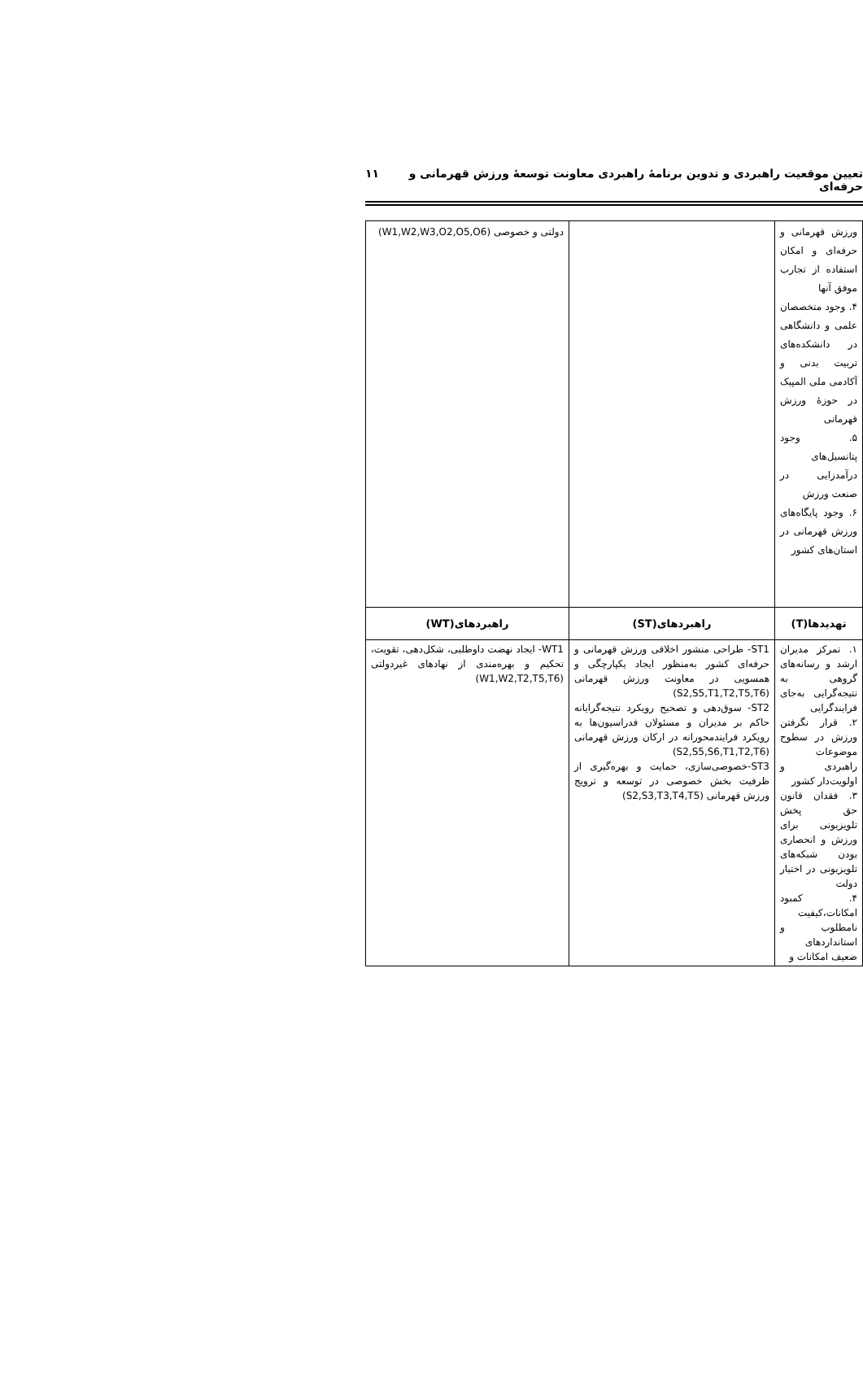تعیین موقعیت راهبردی و تدوین برنامهٔ راهبردی معاونت توسعهٔ ورزش قهرمانی و حرفه‌ای ۱۱
| ورزش قهرمانی و حرفه‌ای و امکان استفاده از تجارب موفق آنها ۴. وجود متخصصان علمی و دانشگاهی در دانشکده‌های تربیت بدنی و آکادمی ملی المپیک در حوزهٔ ورزش قهرمانی ۵. وجود پتانسیل‌های درآمدزایی در صنعت ورزش ۶. وجود پایگاه‌های ورزش قهرمانی در استان‌های کشور | | دولتی و خصوصی (W1,W2,W3,O2,O5,O6) |
| تهدیدها(T) | راهبردهای(ST) | راهبردهای(WT) |
| ۱. تمرکز مدیران ارشد و رسانه‌های گروهی به نتیجه‌گرایی به‌جای فرایندگرایی ۲. قرار نگرفتن ورزش در سطوح موضوعات راهبردی و اولویت‌دار کشور ۳. فقدان قانون حق پخش تلویزیونی برای ورزش و انحصاری بودن شبکه‌های تلویزیونی در اختیار دولت ۴. کمبود امکانات،کیفیت نامطلوب و استانداردهای ضعیف امکانات و | ST1- طراحی منشور اخلاقی ورزش قهرمانی و حرفه‌ای کشور به‌منظور ایجاد یکپارچگی و همسویی در معاونت ورزش قهرمانی (S2,S5,T1,T2,T5,T6) ST2- سوق‌دهی و تصحیح رویکرد نتیجه‌گرایانه حاکم بر مدیران و مسئولان فدراسیون‌ها به رویکرد فرایندمحورانه در ارکان ورزش قهرمانی (S2,S5,S6,T1,T2,T6) ST3-خصوصی‌سازی، حمایت و بهره‌گیری از ظرفیت بخش خصوصی در توسعه و ترویج ورزش قهرمانی (S2,S3,T3,T4,T5) | WT1- ایجاد نهضت داوطلبی، شکل‌دهی، تقویت، تحکیم و بهره‌مندی از نهادهای غیردولتی (W1,W2,T2,T5,T6) |